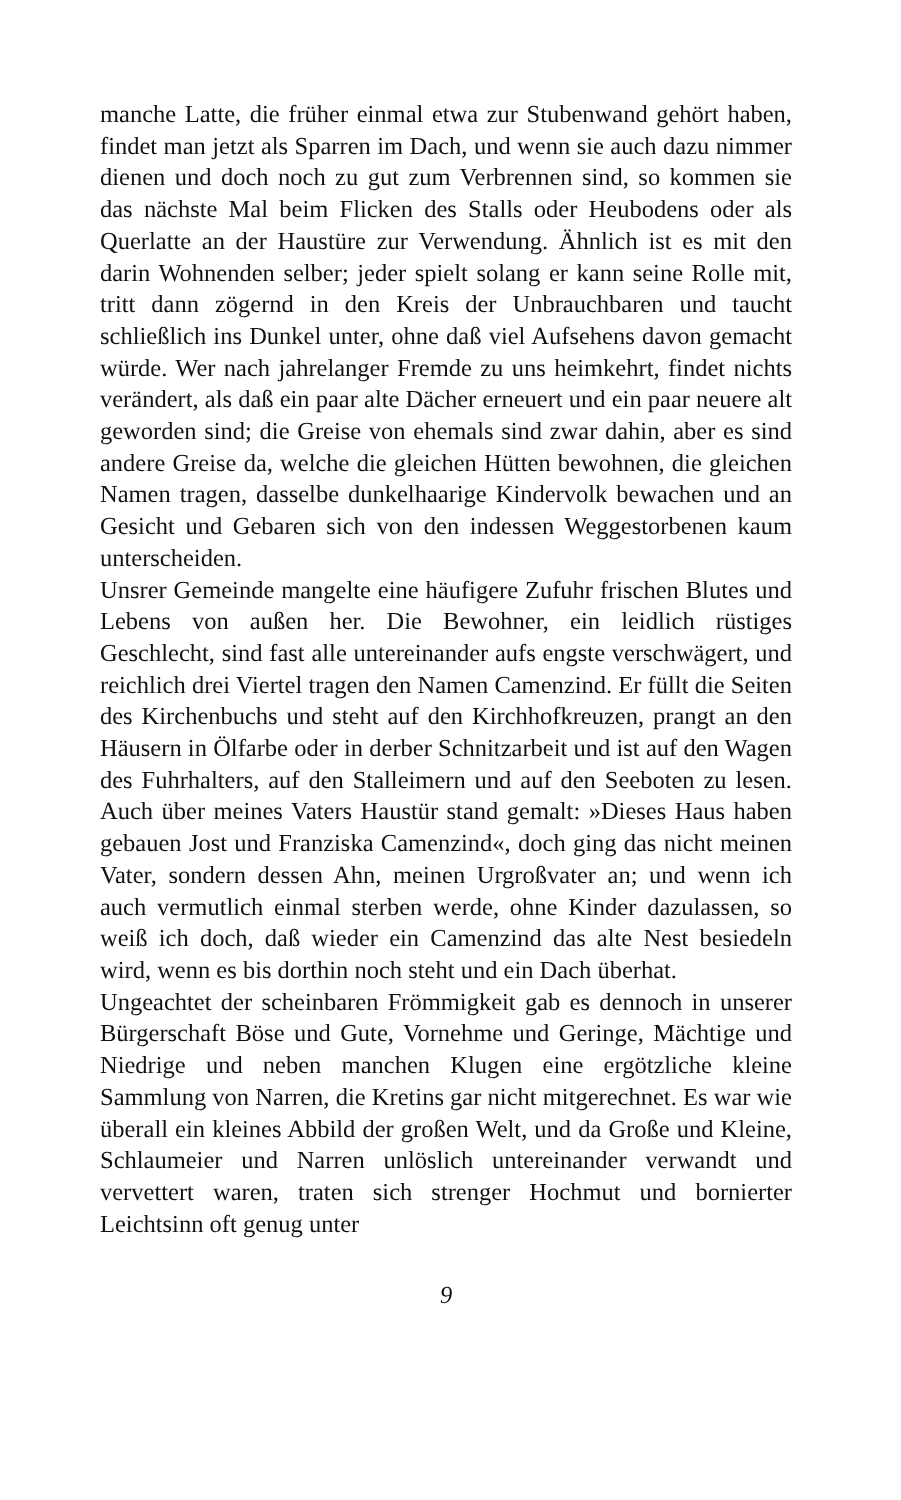manche Latte, die früher einmal etwa zur Stubenwand gehört haben, findet man jetzt als Sparren im Dach, und wenn sie auch dazu nimmer dienen und doch noch zu gut zum Verbrennen sind, so kommen sie das nächste Mal beim Flicken des Stalls oder Heubodens oder als Querlatte an der Haustüre zur Verwendung. Ähnlich ist es mit den darin Wohnenden selber; jeder spielt solang er kann seine Rolle mit, tritt dann zögernd in den Kreis der Unbrauchbaren und taucht schließlich ins Dunkel unter, ohne daß viel Aufsehens davon gemacht würde. Wer nach jahrelanger Fremde zu uns heimkehrt, findet nichts verändert, als daß ein paar alte Dächer erneuert und ein paar neuere alt geworden sind; die Greise von ehemals sind zwar dahin, aber es sind andere Greise da, welche die gleichen Hütten bewohnen, die gleichen Namen tragen, dasselbe dunkelhaarige Kindervolk bewachen und an Gesicht und Gebaren sich von den indessen Weggestorbenen kaum unterscheiden.
Unsrer Gemeinde mangelte eine häufigere Zufuhr frischen Blutes und Lebens von außen her. Die Bewohner, ein leidlich rüstiges Geschlecht, sind fast alle untereinander aufs engste verschwägert, und reichlich drei Viertel tragen den Namen Camenzind. Er füllt die Seiten des Kirchenbuchs und steht auf den Kirchhofkreuzen, prangt an den Häusern in Ölfarbe oder in derber Schnitzarbeit und ist auf den Wagen des Fuhrhalters, auf den Stalleimern und auf den Seeboten zu lesen. Auch über meines Vaters Haustür stand gemalt: »Dieses Haus haben gebauen Jost und Franziska Camenzind«, doch ging das nicht meinen Vater, sondern dessen Ahn, meinen Urgroßvater an; und wenn ich auch vermutlich einmal sterben werde, ohne Kinder dazulassen, so weiß ich doch, daß wieder ein Camenzind das alte Nest besiedeln wird, wenn es bis dorthin noch steht und ein Dach überhat.
Ungeachtet der scheinbaren Frömmigkeit gab es dennoch in unserer Bürgerschaft Böse und Gute, Vornehme und Geringe, Mächtige und Niedrige und neben manchen Klugen eine ergötzliche kleine Sammlung von Narren, die Kretins gar nicht mitgerechnet. Es war wie überall ein kleines Abbild der großen Welt, und da Große und Kleine, Schlaumeier und Narren unlöslich untereinander verwandt und vervettert waren, traten sich strenger Hochmut und bornierter Leichtsinn oft genug unter
9